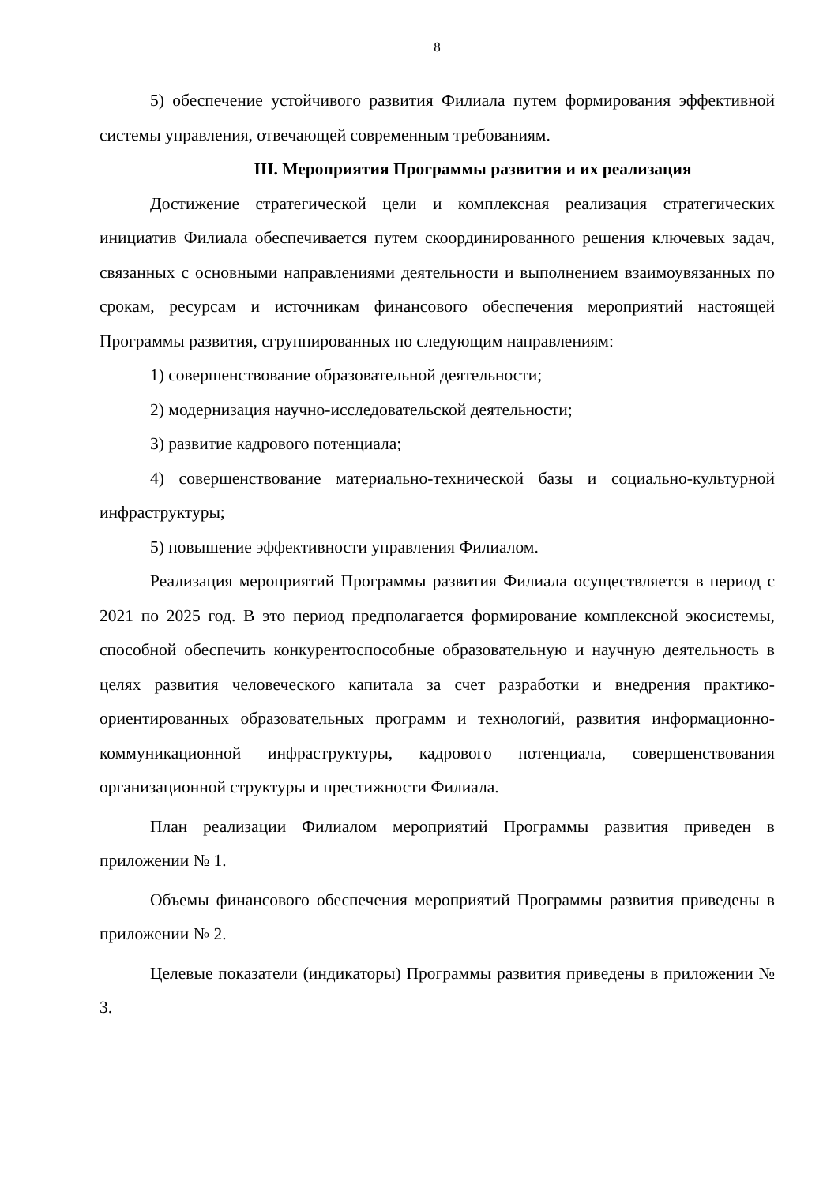8
5) обеспечение устойчивого развития Филиала путем формирования эффективной системы управления, отвечающей современным требованиям.
III. Мероприятия Программы развития и их реализация
Достижение стратегической цели и комплексная реализация стратегических инициатив Филиала обеспечивается путем скоординированного решения ключевых задач, связанных с основными направлениями деятельности и выполнением взаимоувязанных по срокам, ресурсам и источникам финансового обеспечения мероприятий настоящей Программы развития, сгруппированных по следующим направлениям:
1) совершенствование образовательной деятельности;
2) модернизация научно-исследовательской деятельности;
3) развитие кадрового потенциала;
4) совершенствование материально-технической базы и социально-культурной инфраструктуры;
5) повышение эффективности управления Филиалом.
Реализация мероприятий Программы развития Филиала осуществляется в период с 2021 по 2025 год. В это период предполагается формирование комплексной экосистемы, способной обеспечить конкурентоспособные образовательную и научную деятельность в целях развития человеческого капитала за счет разработки и внедрения практико-ориентированных образовательных программ и технологий, развития информационно-коммуникационной инфраструктуры, кадрового потенциала, совершенствования организационной структуры и престижности Филиала.
План реализации Филиалом мероприятий Программы развития приведен в приложении № 1.
Объемы финансового обеспечения мероприятий Программы развития приведены в приложении № 2.
Целевые показатели (индикаторы) Программы развития приведены в приложении № 3.